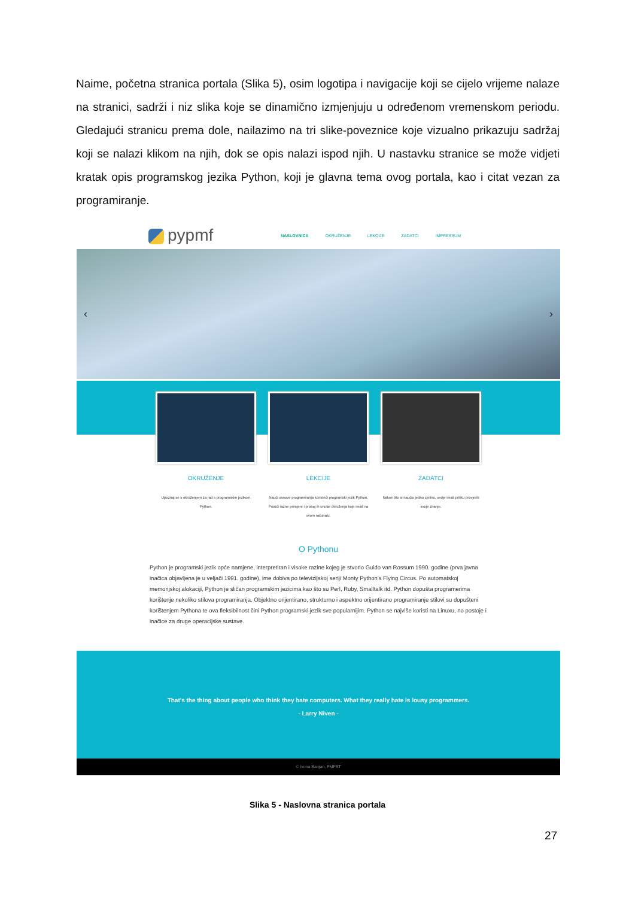Naime, početna stranica portala (Slika 5), osim logotipa i navigacije koji se cijelo vrijeme nalaze na stranici, sadrži i niz slika koje se dinamično izmjenjuju u određenom vremenskom periodu. Gledajući stranicu prema dole, nailazimo na tri slike-poveznice koje vizualno prikazuju sadržaj koji se nalazi klikom na njih, dok se opis nalazi ispod njih. U nastavku stranice se može vidjeti kratak opis programskog jezika Python, koji je glavna tema ovog portala, kao i citat vezan za programiranje.
pypmf
NASLOVNICA OKRUŽENJE LEKCIJE ZADATCI IMPRESSUM
‹ ›
OKRUŽENJE
Upoznaj se s okruženjem za rad s programskim jezikom Python.
LEKCIJE
Nauči osnove programiranja koristeći programski jezik Python. Prouči razne primjere i probaj ih unutar okruženja koje imaš na svom računalu.
ZADATCI
Nakon što si naučio jednu cjelinu, ovdje imaš priliku provjeriti svoje znanje.
O Pythonu
Python je programski jezik opće namjene, interpretiran i visoke razine kojeg je stvorio Guido van Rossum 1990. godine (prva javna inačica objavljena je u veljači 1991. godine), ime dobiva po televizijskoj seriji Monty Python’s Flying Circus. Po automatskoj memorijskoj alokaciji, Python je sličan programskim jezicima kao što su Perl, Ruby, Smalltalk itd. Python dopušta programerima korištenje nekoliko stilova programiranja. Objektno orijentirano, strukturno i aspektno orijentirano programiranje stilovi su dopušteni korištenjem Pythona te ova fleksibilnost čini Python programski jezik sve popularnijim. Python se najviše koristi na Linuxu, no postoje i inačice za druge operacijske sustave.
That's the thing about people who think they hate computers. What they really hate is lousy programmers.
- Larry Niven -
© Ivona Banjan, PMFST
Slika 5 - Naslovna stranica portala
27